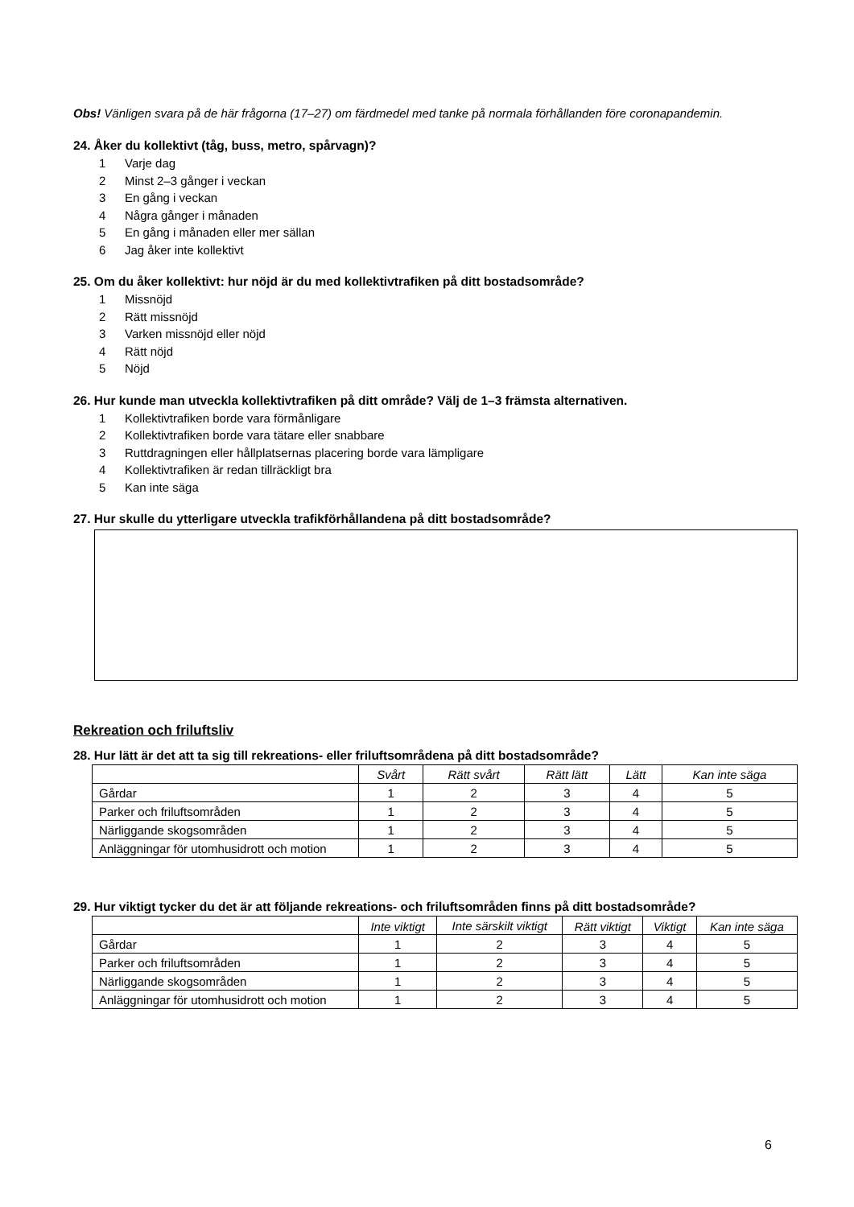Obs! Vänligen svara på de här frågorna (17–27) om färdmedel med tanke på normala förhållanden före coronapandemin.
24. Åker du kollektivt (tåg, buss, metro, spårvagn)?
1 Varje dag
2 Minst 2–3 gånger i veckan
3 En gång i veckan
4 Några gånger i månaden
5 En gång i månaden eller mer sällan
6 Jag åker inte kollektivt
25. Om du åker kollektivt: hur nöjd är du med kollektivtrafiken på ditt bostadsområde?
1 Missnöjd
2 Rätt missnöjd
3 Varken missnöjd eller nöjd
4 Rätt nöjd
5 Nöjd
26. Hur kunde man utveckla kollektivtrafiken på ditt område? Välj de 1–3 främsta alternativen.
1 Kollektivtrafiken borde vara förmånligare
2 Kollektivtrafiken borde vara tätare eller snabbare
3 Ruttdragningen eller hållplatsernas placering borde vara lämpligare
4 Kollektivtrafiken är redan tillräckligt bra
5 Kan inte säga
27. Hur skulle du ytterligare utveckla trafikförhållandena på ditt bostadsområde?
Rekreation och friluftsliv
28. Hur lätt är det att ta sig till rekreations- eller friluftsområdena på ditt bostadsområde?
| | Svårt | Rätt svårt | Rätt lätt | Lätt | Kan inte säga |
| --- | --- | --- | --- | --- | --- |
| Gårdar | 1 | 2 | 3 | 4 | 5 |
| Parker och friluftsområden | 1 | 2 | 3 | 4 | 5 |
| Närliggande skogsområden | 1 | 2 | 3 | 4 | 5 |
| Anläggningar för utomhusidrott och motion | 1 | 2 | 3 | 4 | 5 |
29. Hur viktigt tycker du det är att följande rekreations- och friluftsområden finns på ditt bostadsområde?
| | Inte viktigt | Inte särskilt viktigt | Rätt viktigt | Viktigt | Kan inte säga |
| --- | --- | --- | --- | --- | --- |
| Gårdar | 1 | 2 | 3 | 4 | 5 |
| Parker och friluftsområden | 1 | 2 | 3 | 4 | 5 |
| Närliggande skogsområden | 1 | 2 | 3 | 4 | 5 |
| Anläggningar för utomhusidrott och motion | 1 | 2 | 3 | 4 | 5 |
6